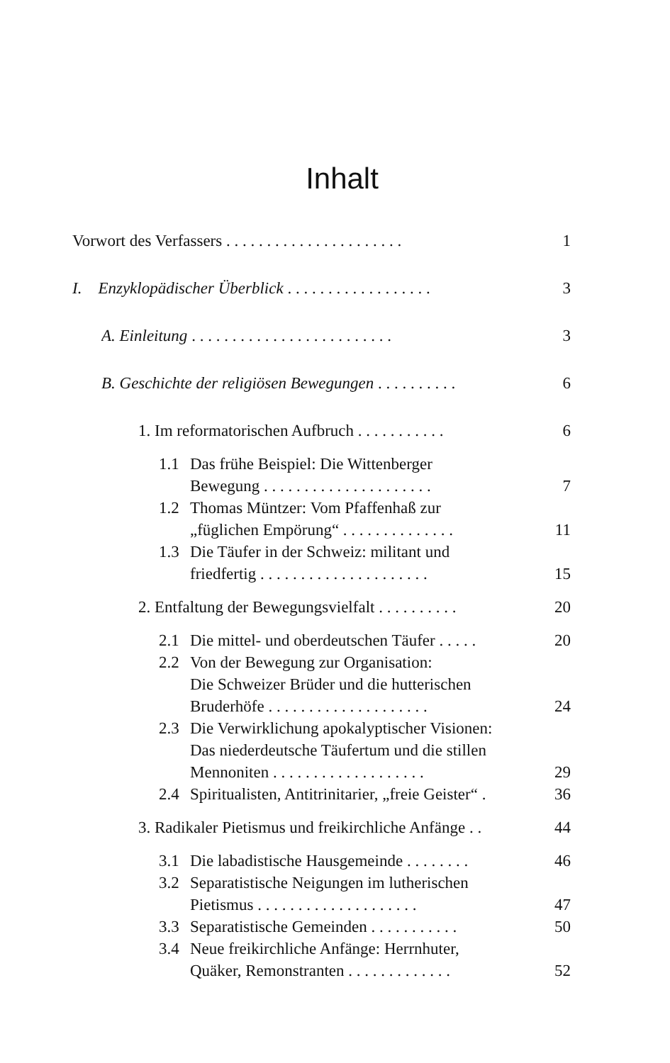Inhalt
Vorwort des Verfassers . . . . . . . . . . . . . . . . . . . . . .
1
I. Enzyklopädischer Überblick . . . . . . . . . . . . . . . . . .
3
A. Einleitung . . . . . . . . . . . . . . . . . . . . . . . . .
3
B. Geschichte der religiösen Bewegungen . . . . . . . . . .
6
1. Im reformatorischen Aufbruch . . . . . . . . . . .
6
1.1 Das frühe Beispiel: Die Wittenberger
Bewegung . . . . . . . . . . . . . . . . . . . . .
7
1.2 Thomas Müntzer: Vom Pfaffenhaß zur
„füglichen Empörung“ . . . . . . . . . . . . . .
11
1.3 Die Täufer in der Schweiz: militant und
friedfertig . . . . . . . . . . . . . . . . . . . . .
15
2. Entfaltung der Bewegungsvielfalt . . . . . . . . . .
20
2.1 Die mittel- und oberdeutschen Täufer . . . . .
20
2.2 Von der Bewegung zur Organisation:
Die Schweizer Brüder und die hutterischen
Bruderhöfe . . . . . . . . . . . . . . . . . . . .
24
2.3 Die Verwirklichung apokalyptischer Visionen:
Das niederdeutsche Täufertum und die stillen
Mennoniten . . . . . . . . . . . . . . . . . . .
29
2.4 Spiritualisten, Antitrinitarier, „freie Geister“ .
36
3. Radikaler Pietismus und freikirchliche Anfänge . .
44
3.1 Die labadistische Hausgemeinde . . . . . . . .
46
3.2 Separatistische Neigungen im lutherischen
Pietismus . . . . . . . . . . . . . . . . . . . .
47
3.3 Separatistische Gemeinden . . . . . . . . . . .
50
3.4 Neue freikirchliche Anfänge: Herrnhuter,
Quäker, Remonstranten . . . . . . . . . . . . .
52